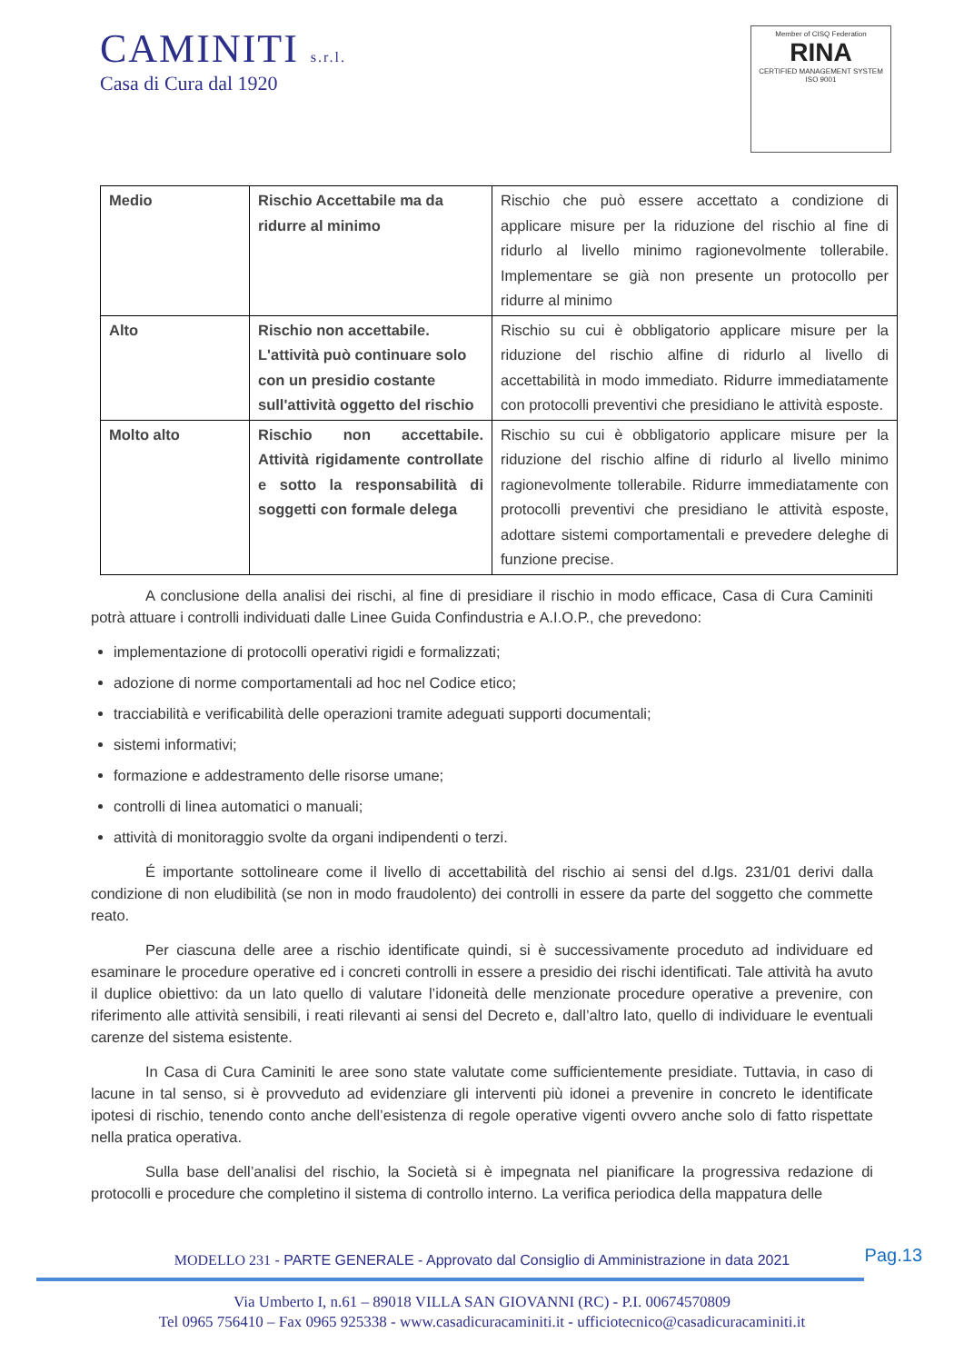CAMINITI s.r.l.
Casa di Cura dal 1920
Member of CISQ Federation
RINA
CERTIFIED MANAGEMENT SYSTEM
ISO 9001
| Medio | Rischio Accettabile ma da ridurre al minimo | Rischio che può essere accettato a condizione di applicare misure per la riduzione del rischio al fine di ridurlo al livello minimo ragionevolmente tollerabile. Implementare se già non presente un protocollo per ridurre al minimo |
| Alto | Rischio non accettabile. L'attività può continuare solo con un presidio costante sull'attività oggetto del rischio | Rischio su cui è obbligatorio applicare misure per la riduzione del rischio alfine di ridurlo al livello di accettabilità in modo immediato. Ridurre immediatamente con protocolli preventivi che presidiano le attività esposte. |
| Molto alto | Rischio non accettabile. Attività rigidamente controllate e sotto la responsabilità di soggetti con formale delega | Rischio su cui è obbligatorio applicare misure per la riduzione del rischio alfine di ridurlo al livello minimo ragionevolmente tollerabile. Ridurre immediatamente con protocolli preventivi che presidiano le attività esposte, adottare sistemi comportamentali e prevedere deleghe di funzione precise. |
A conclusione della analisi dei rischi, al fine di presidiare il rischio in modo efficace, Casa di Cura Caminiti potrà attuare i controlli individuati dalle Linee Guida Confindustria e A.I.O.P., che prevedono:
implementazione di protocolli operativi rigidi e formalizzati;
adozione di norme comportamentali ad hoc nel Codice etico;
tracciabilità e verificabilità delle operazioni tramite adeguati supporti documentali;
sistemi informativi;
formazione e addestramento delle risorse umane;
controlli di linea automatici o manuali;
attività di monitoraggio svolte da organi indipendenti o terzi.
É importante sottolineare come il livello di accettabilità del rischio ai sensi del d.lgs. 231/01 derivi dalla condizione di non eludibilità (se non in modo fraudolento) dei controlli in essere da parte del soggetto che commette reato.
Per ciascuna delle aree a rischio identificate quindi, si è successivamente proceduto ad individuare ed esaminare le procedure operative ed i concreti controlli in essere a presidio dei rischi identificati. Tale attività ha avuto il duplice obiettivo: da un lato quello di valutare l’idoneità delle menzionate procedure operative a prevenire, con riferimento alle attività sensibili, i reati rilevanti ai sensi del Decreto e, dall’altro lato, quello di individuare le eventuali carenze del sistema esistente.
In Casa di Cura Caminiti le aree sono state valutate come sufficientemente presidiate. Tuttavia, in caso di lacune in tal senso, si è provveduto ad evidenziare gli interventi più idonei a prevenire in concreto le identificate ipotesi di rischio, tenendo conto anche dell’esistenza di regole operative vigenti ovvero anche solo di fatto rispettate nella pratica operativa.
Sulla base dell’analisi del rischio, la Società si è impegnata nel pianificare la progressiva redazione di protocolli e procedure che completino il sistema di controllo interno. La verifica periodica della mappatura delle
Pag.13
MODELLO 231 - PARTE GENERALE - Approvato dal Consiglio di Amministrazione in data 2021
Via Umberto I, n.61 – 89018 VILLA SAN GIOVANNI (RC) - P.I. 00674570809
Tel 0965 756410 – Fax 0965 925338 - www.casadicuracaminiti.it - ufficiotecnico@casadicuracaminiti.it